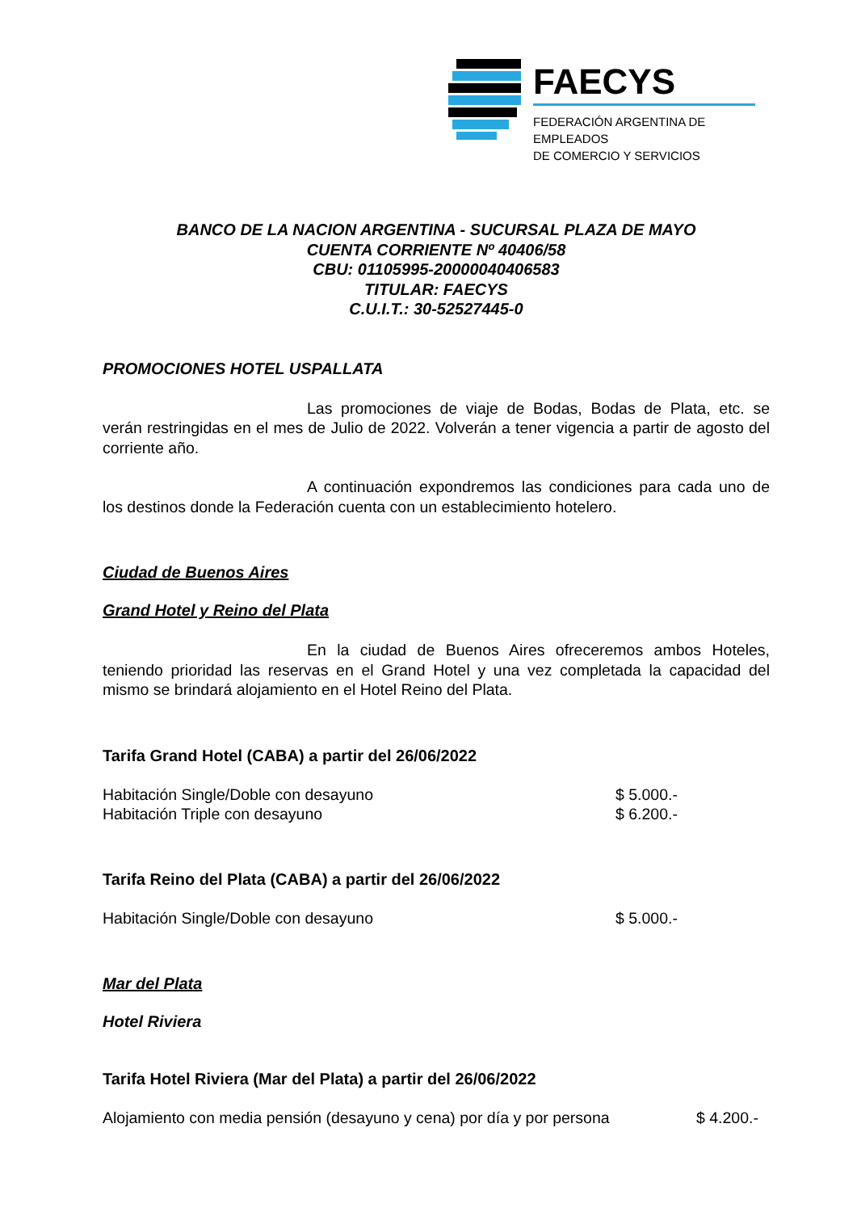FAECYS
FEDERACIÓN ARGENTINA DE EMPLEADOS
DE COMERCIO Y SERVICIOS
BANCO DE LA NACION ARGENTINA - SUCURSAL PLAZA DE MAYO
CUENTA CORRIENTE Nº 40406/58
CBU: 01105995-20000040406583
TITULAR: FAECYS
C.U.I.T.: 30-52527445-0
PROMOCIONES HOTEL USPALLATA
Las promociones de viaje de Bodas, Bodas de Plata, etc. se verán restringidas en el mes de Julio de 2022. Volverán a tener vigencia a partir de agosto del corriente año.
A continuación expondremos las condiciones para cada uno de los destinos donde la Federación cuenta con un establecimiento hotelero.
Ciudad de Buenos Aires
Grand Hotel y Reino del Plata
En la ciudad de Buenos Aires ofreceremos ambos Hoteles, teniendo prioridad las reservas en el Grand Hotel y una vez completada la capacidad del mismo se brindará alojamiento en el Hotel Reino del Plata.
Tarifa Grand Hotel (CABA) a partir del 26/06/2022
Habitación Single/Doble con desayuno $ 5.000.-
Habitación Triple con desayuno $ 6.200.-
Tarifa Reino del Plata (CABA) a partir del 26/06/2022
Habitación Single/Doble con desayuno $ 5.000.-
Mar del Plata
Hotel Riviera
Tarifa Hotel Riviera (Mar del Plata) a partir del 26/06/2022
Alojamiento con media pensión (desayuno y cena) por día y por persona $ 4.200.-